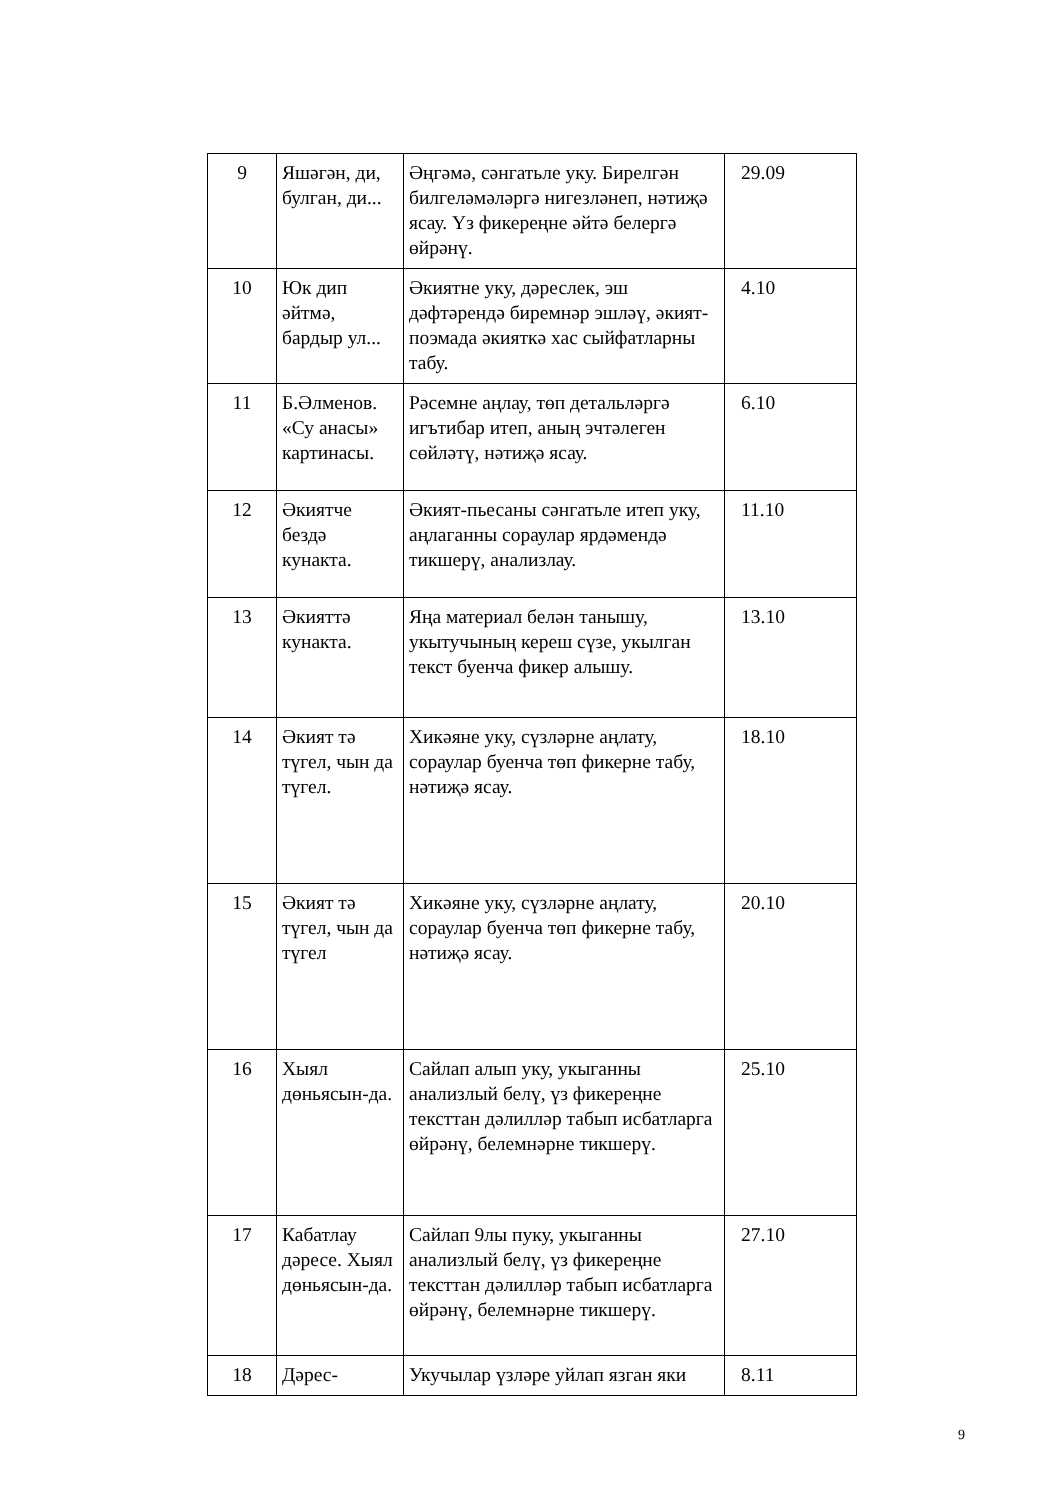| 9 | Яшәгән, ди, булган, ди... | Әңгәмә, сәнгатьле уку. Бирелгән билгеләмәләргә нигезләнеп, нәтиҗә ясау. Үз фикереңне әйтә белергә өйрәнү. | 29.09 |
| 10 | Юк дип әйтмә, бардыр ул... | Әкиятне уку, дәреслек, эш дәфтәрендә биремнәр эшләү, әкият-поэмада әкияткә хас сыйфатларны табу. | 4.10 |
| 11 | Б.Әлменов. «Су анасы» картинасы. | Рәсемне аңлау, төп детальләргә игътибар итеп, аның эчтәлеген сөйләтү, нәтиҗә ясау. | 6.10 |
| 12 | Әкиятче бездә кунакта. | Әкият-пьесаны сәнгатьле итеп уку, аңлаганны сораулар ярдәмендә тикшерү, анализлау. | 11.10 |
| 13 | Әкияттә кунакта. | Яңа материал белән танышу, укытучының кереш сүзе, укылган текст буенча фикер алышу. | 13.10 |
| 14 | Әкият тә түгел, чын да түгел. | Хикәяне уку, сүзләрне аңлату, сораулар буенча төп фикерне табу, нәтиҗә ясау. | 18.10 |
| 15 | Әкият тә түгел, чын да түгел | Хикәяне уку, сүзләрне аңлату, сораулар буенча төп фикерне табу, нәтиҗә ясау. | 20.10 |
| 16 | Хыял дөньясын-да. | Сайлап алып уку, укыганны анализлый белү, үз фикереңне тексттан дәлилләр табып исбатларга өйрәнү, белемнәрне тикшерү. | 25.10 |
| 17 | Кабатлау дәресе. Хыял дөньясын-да. | Сайлап 9лы пуку, укыганны анализлый белү, үз фикереңне тексттан дәлилләр табып исбатларга өйрәнү, белемнәрне тикшерү. | 27.10 |
| 18 | Дәрес- | Укучылар үзләре уйлап язган яки | 8.11 |
9